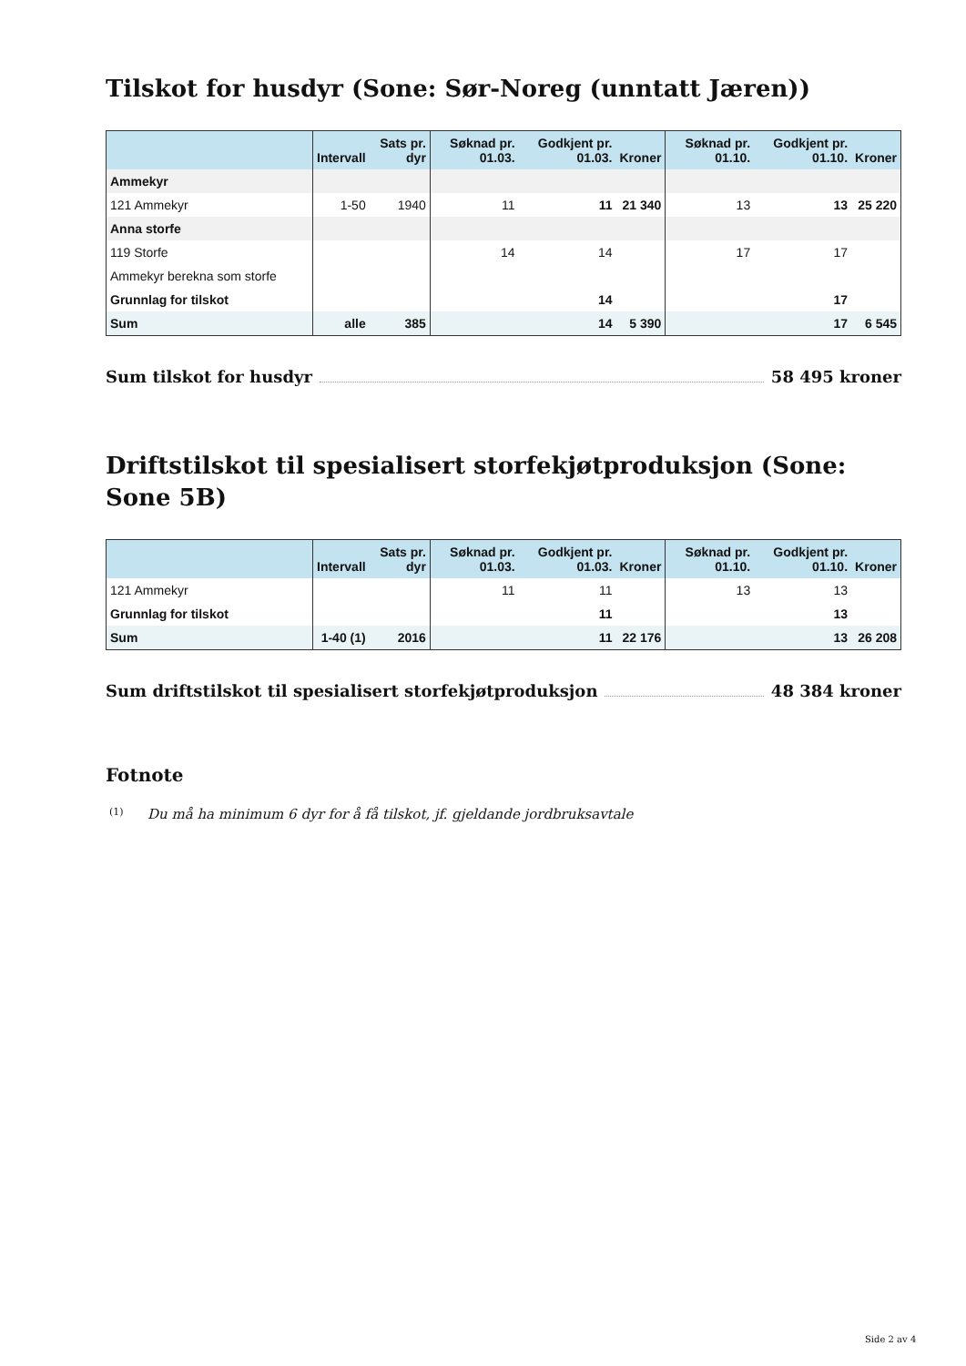Tilskot for husdyr (Sone: Sør-Noreg (unntatt Jæren))
| | Intervall | Sats pr. dyr | Søknad pr. 01.03. | Godkjent pr. 01.03. | Kroner | Søknad pr. 01.10. | Godkjent pr. 01.10. | Kroner |
| --- | --- | --- | --- | --- | --- | --- | --- | --- |
| Ammekyr | | | | | | | | |
| 121 Ammekyr | 1-50 | 1940 | 11 | 11 | 21 340 | 13 | 13 | 25 220 |
| Anna storfe | | | | | | | | |
| 119 Storfe | | | 14 | 14 | | 17 | 17 | |
| Ammekyr berekna som storfe | | | | | | | | |
| Grunnlag for tilskot | | | | 14 | | | 17 | |
| Sum | alle | 385 | | 14 | 5 390 | | 17 | 6 545 |
Sum tilskot for husdyr 58 495 kroner
Driftstilskot til spesialisert storfekjøtproduksjon (Sone: Sone 5B)
| | Intervall | Sats pr. dyr | Søknad pr. 01.03. | Godkjent pr. 01.03. | Kroner | Søknad pr. 01.10. | Godkjent pr. 01.10. | Kroner |
| --- | --- | --- | --- | --- | --- | --- | --- | --- |
| 121 Ammekyr | | | 11 | 11 | | 13 | 13 | |
| Grunnlag for tilskot | | | | 11 | | | 13 | |
| Sum | 1-40 (1) | 2016 | | 11 | 22 176 | | 13 | 26 208 |
Sum driftstilskot til spesialisert storfekjøtproduksjon 48 384 kroner
Fotnote
(1) Du må ha minimum 6 dyr for å få tilskot, jf. gjeldande jordbruksavtale
Side 2 av 4